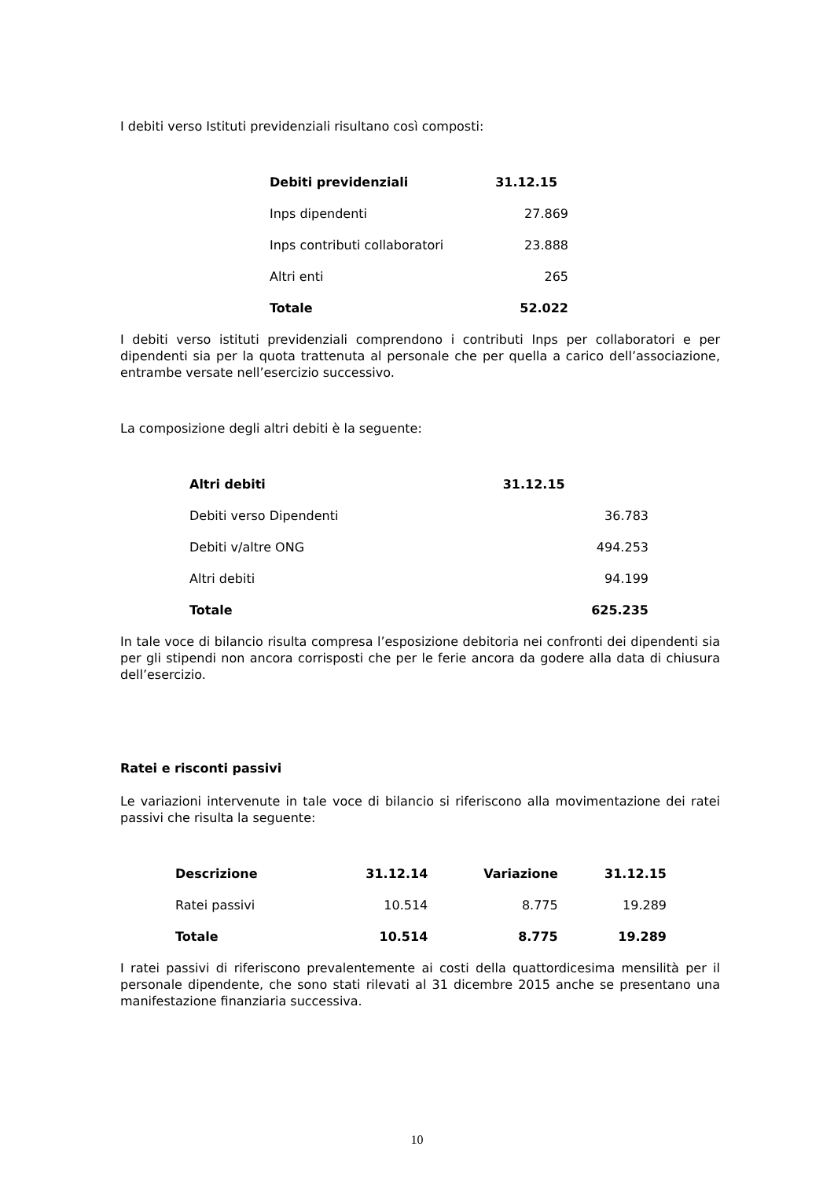I debiti verso Istituti previdenziali risultano così composti:
| Debiti previdenziali | 31.12.15 |
| --- | --- |
| Inps dipendenti | 27.869 |
| Inps contributi collaboratori | 23.888 |
| Altri enti | 265 |
| Totale | 52.022 |
I debiti verso istituti previdenziali comprendono i contributi Inps per collaboratori e per dipendenti sia per la quota trattenuta al personale che per quella a carico dell’associazione, entrambe versate nell’esercizio successivo.
La composizione degli altri debiti è la seguente:
| Altri debiti | 31.12.15 |
| --- | --- |
| Debiti verso Dipendenti | 36.783 |
| Debiti v/altre ONG | 494.253 |
| Altri debiti | 94.199 |
| Totale | 625.235 |
In tale voce di bilancio risulta compresa l’esposizione debitoria nei confronti dei dipendenti sia per gli stipendi non ancora corrisposti che per le ferie ancora da godere alla data di chiusura dell’esercizio.
Ratei e risconti passivi
Le variazioni intervenute in tale voce di bilancio si riferiscono alla movimentazione dei ratei passivi che risulta la seguente:
| Descrizione | 31.12.14 | Variazione | 31.12.15 |
| --- | --- | --- | --- |
| Ratei passivi | 10.514 | 8.775 | 19.289 |
| Totale | 10.514 | 8.775 | 19.289 |
I ratei passivi di riferiscono prevalentemente ai costi della quattordicesima mensilità per il personale dipendente, che sono stati rilevati al 31 dicembre 2015 anche se presentano una manifestazione finanziaria successiva.
10